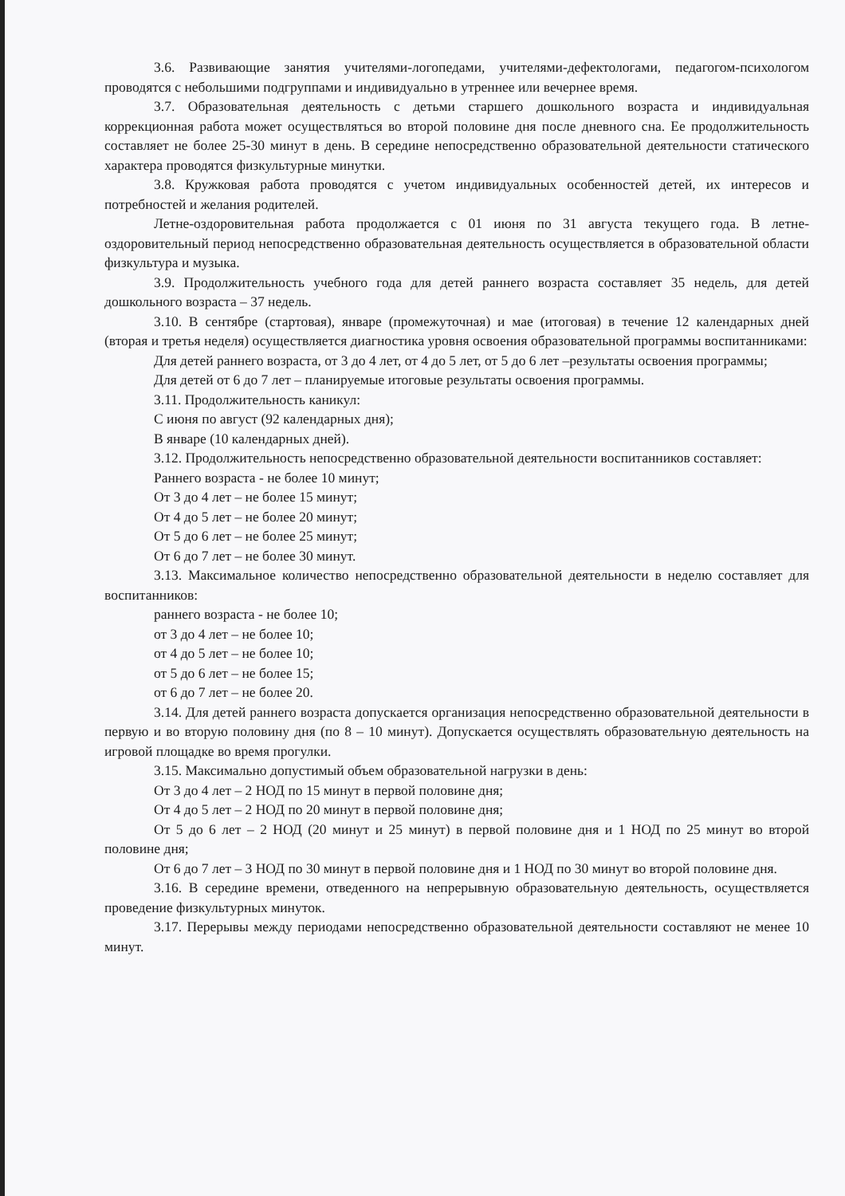3.6. Развивающие занятия учителями-логопедами, учителями-дефектологами, педагогом-психологом проводятся с небольшими подгруппами и индивидуально в утреннее или вечернее время.
3.7. Образовательная деятельность с детьми старшего дошкольного возраста и индивидуальная коррекционная работа может осуществляться во второй половине дня после дневного сна. Ее продолжительность составляет не более 25-30 минут в день. В середине непосредственно образовательной деятельности статического характера проводятся физкультурные минутки.
3.8. Кружковая работа проводятся с учетом индивидуальных особенностей детей, их интересов и потребностей и желания родителей.
Летне-оздоровительная работа продолжается с 01 июня по 31 августа текущего года. В летне-оздоровительный период непосредственно образовательная деятельность осуществляется в образовательной области физкультура и музыка.
3.9. Продолжительность учебного года для детей раннего возраста составляет 35 недель, для детей дошкольного возраста – 37 недель.
3.10. В сентябре (стартовая), январе (промежуточная) и мае (итоговая) в течение 12 календарных дней (вторая и третья неделя) осуществляется диагностика уровня освоения образовательной программы воспитанниками:
Для детей раннего возраста, от 3 до 4 лет, от 4 до 5 лет, от 5 до 6 лет –результаты освоения программы;
Для детей от 6 до 7 лет – планируемые итоговые результаты освоения программы.
3.11. Продолжительность каникул:
С июня по август (92 календарных дня);
В январе (10 календарных дней).
3.12. Продолжительность непосредственно образовательной деятельности воспитанников составляет:
Раннего возраста - не более 10 минут;
От 3 до 4 лет – не более 15 минут;
От 4 до 5 лет – не более 20 минут;
От 5 до 6 лет – не более 25 минут;
От 6 до 7 лет – не более 30 минут.
3.13. Максимальное количество непосредственно образовательной деятельности в неделю составляет для воспитанников:
раннего возраста - не более 10;
от 3 до 4 лет – не более 10;
от 4 до 5 лет – не более 10;
от 5 до 6 лет – не более 15;
от 6 до 7 лет – не более 20.
3.14. Для детей раннего возраста допускается организация непосредственно образовательной деятельности в первую и во вторую половину дня (по 8 – 10 минут). Допускается осуществлять образовательную деятельность на игровой площадке во время прогулки.
3.15. Максимально допустимый объем образовательной нагрузки в день:
От 3 до 4 лет – 2 НОД по 15 минут в первой половине дня;
От 4 до 5 лет – 2 НОД по 20 минут в первой половине дня;
От 5 до 6 лет – 2 НОД (20 минут и 25 минут) в первой половине дня и 1 НОД по 25 минут во второй половине дня;
От 6 до 7 лет – 3 НОД по 30 минут в первой половине дня и 1 НОД по 30 минут во второй половине дня.
3.16. В середине времени, отведенного на непрерывную образовательную деятельность, осуществляется проведение физкультурных минуток.
3.17. Перерывы между периодами непосредственно образовательной деятельности составляют не менее 10 минут.